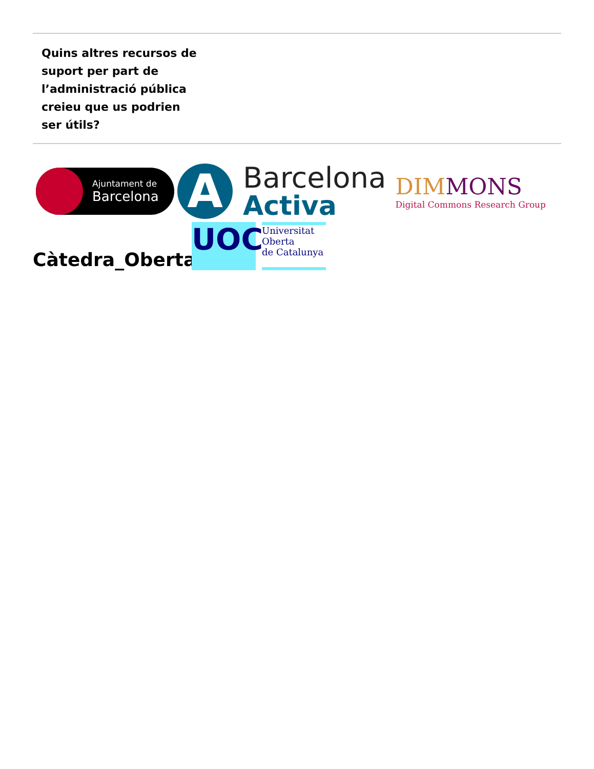Quins altres recursos de suport per part de l’administració pública creieu que us podrien ser útils?
Ajuntament de
Barcelona
A
Barcelona
Activa
DIMMONS
Digital Commons Research Group
Càtedra_Oberta
UOC
Universitat
Oberta
de Catalunya